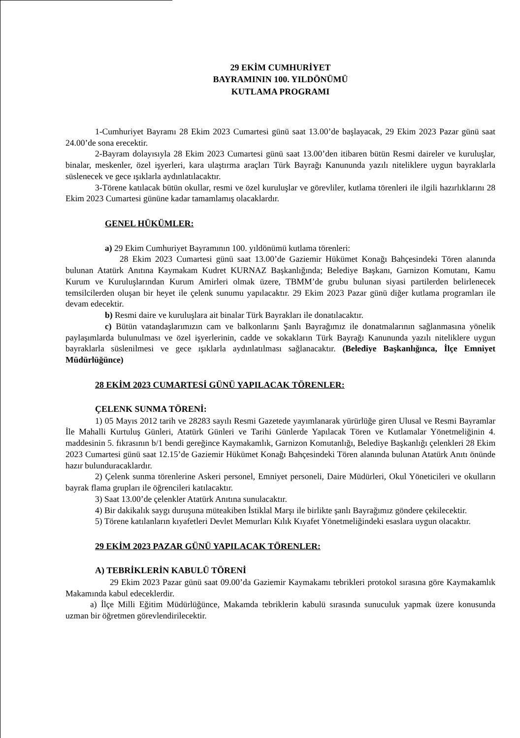29 EKİM CUMHURİYET
BAYRAMININ 100. YILDÖNÜMÜ
KUTLAMA PROGRAMI
1-Cumhuriyet Bayramı 28 Ekim 2023 Cumartesi günü saat 13.00’de başlayacak, 29 Ekim 2023 Pazar günü saat 24.00’de sona erecektir.
2-Bayram dolayısıyla 28 Ekim 2023 Cumartesi günü saat 13.00’den itibaren bütün Resmi daireler ve kuruluşlar, binalar, meskenler, özel işyerleri, kara ulaştırma araçları Türk Bayrağı Kanununda yazılı niteliklere uygun bayraklarla süslenecek ve gece ışıklarla aydınlatılacaktır.
3-Törene katılacak bütün okullar, resmi ve özel kuruluşlar ve görevliler, kutlama törenleri ile ilgili hazırlıklarını 28 Ekim 2023 Cumartesi gününe kadar tamamlamış olacaklardır.
GENEL HÜKÜMLER:
a) 29 Ekim Cumhuriyet Bayramının 100. yıldönümü kutlama törenleri:
28 Ekim 2023 Cumartesi günü saat 13.00’de Gaziemir Hükümet Konağı Bahçesindeki Tören alanında bulunan Atatürk Anıtına Kaymakam Kudret KURNAZ Başkanlığında; Belediye Başkanı, Garnizon Komutanı, Kamu Kurum ve Kuruluşlarından Kurum Amirleri olmak üzere, TBMM’de grubu bulunan siyasi partilerden belirlenecek temsilcilerden oluşan bir heyet ile çelenk sunumu yapılacaktır. 29 Ekim 2023 Pazar günü diğer kutlama programları ile devam edecektir.
b) Resmi daire ve kuruluşlara ait binalar Türk Bayrakları ile donatılacaktır.
c) Bütün vatandaşlarımızın cam ve balkonlarını Şanlı Bayrağımız ile donatmalarının sağlanmasına yönelik paylaşımlarda bulunulması ve özel işyerlerinin, cadde ve sokakların Türk Bayrağı Kanununda yazılı niteliklere uygun bayraklarla süslenilmesi ve gece ışıklarla aydınlatılması sağlanacaktır. (Belediye Başkanlığınca, İlçe Emniyet Müdürlüğünce)
28 EKİM 2023 CUMARTESİ GÜNÜ YAPILACAK TÖRENLER:
ÇELENK SUNMA TÖRENİ:
1) 05 Mayıs 2012 tarih ve 28283 sayılı Resmi Gazetede yayımlanarak yürürlüğe giren Ulusal ve Resmi Bayramlar İle Mahalli Kurtuluş Günleri, Atatürk Günleri ve Tarihi Günlerde Yapılacak Tören ve Kutlamalar Yönetmeliğinin 4. maddesinin 5. fıkrasının b/1 bendi gereğince Kaymakamlık, Garnizon Komutanlığı, Belediye Başkanlığı çelenkleri 28 Ekim 2023 Cumartesi günü saat 12.15’de Gaziemir Hükümet Konağı Bahçesindeki Tören alanında bulunan Atatürk Anıtı önünde hazır bulunduracaklardır.
2) Çelenk sunma törenlerine Askeri personel, Emniyet personeli, Daire Müdürleri, Okul Yöneticileri ve okulların bayrak flama grupları ile öğrencileri katılacaktır.
3) Saat 13.00’de çelenkler Atatürk Anıtına sunulacaktır.
4) Bir dakikalık saygı duruşuna müteakiben İstiklal Marşı ile birlikte şanlı Bayrağımız göndere çekilecektir.
5) Törene katılanların kıyafetleri Devlet Memurları Kılık Kıyafet Yönetmeliğindeki esaslara uygun olacaktır.
29 EKİM 2023 PAZAR GÜNÜ YAPILACAK TÖRENLER:
A) TEBRİKLERİN KABULÜ TÖRENİ
29 Ekim 2023 Pazar günü saat 09.00’da Gaziemir Kaymakamı tebrikleri protokol sırasına göre Kaymakamlık Makamında kabul edeceklerdir.
a) İlçe Milli Eğitim Müdürlüğünce, Makamda tebriklerin kabulü sırasında sunuculuk yapmak üzere konusunda uzman bir öğretmen görevlendirilecektir.